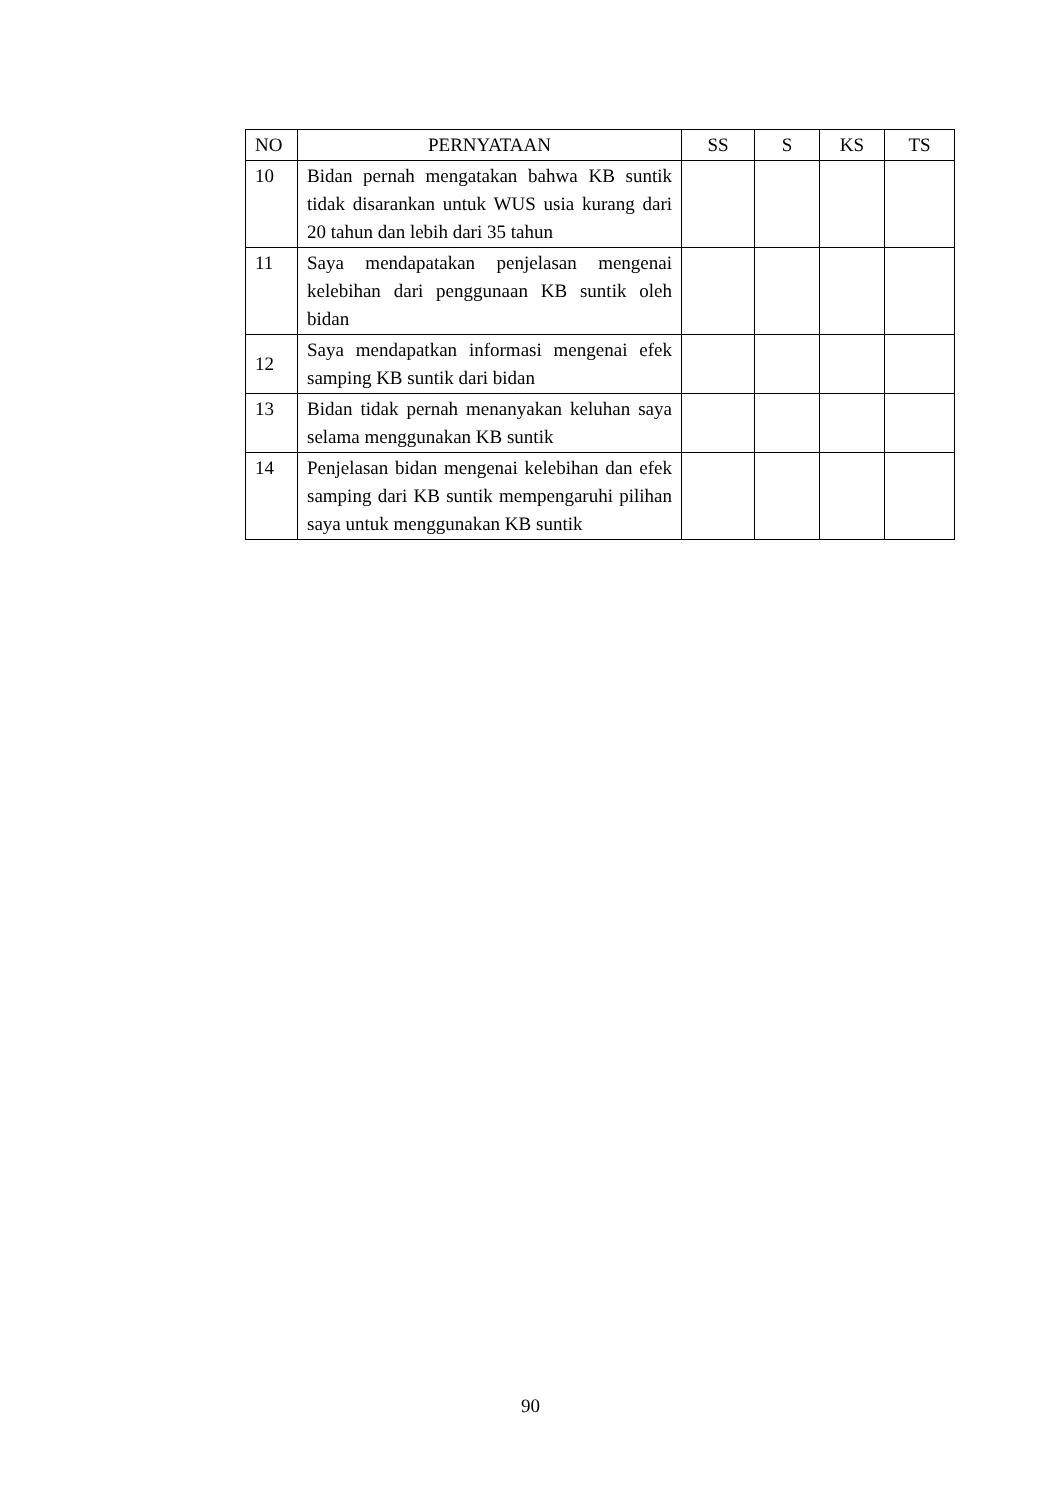| NO | PERNYATAAN | SS | S | KS | TS |
| --- | --- | --- | --- | --- | --- |
| 10 | Bidan pernah mengatakan bahwa KB suntik tidak disarankan untuk WUS usia kurang dari 20 tahun dan lebih dari 35 tahun | | | | |
| 11 | Saya mendapatakan penjelasan mengenai kelebihan dari penggunaan KB suntik oleh bidan | | | | |
| 12 | Saya mendapatkan informasi mengenai efek samping KB suntik dari bidan | | | | |
| 13 | Bidan tidak pernah menanyakan keluhan saya selama menggunakan KB suntik | | | | |
| 14 | Penjelasan bidan mengenai kelebihan dan efek samping dari KB suntik mempengaruhi pilihan saya untuk menggunakan KB suntik | | | | |
90